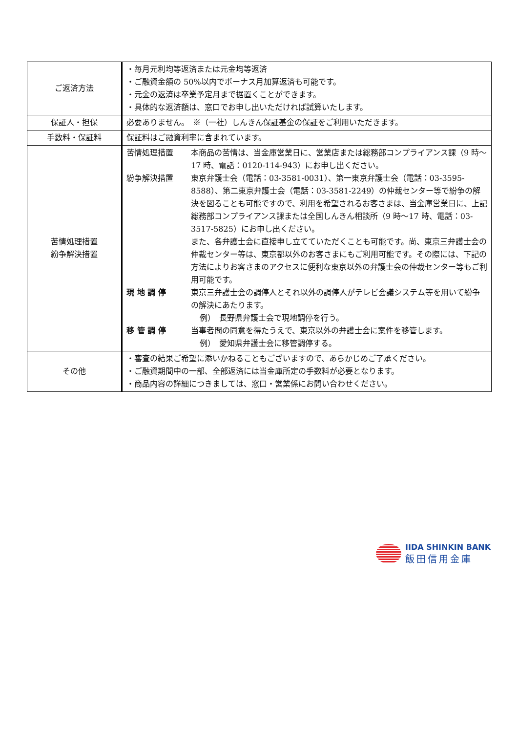| ご返済方法 | ・毎月元利均等返済または元金均等返済 ・ご融資金額の 50%以内でボーナス月加算返済も可能です。 ・元金の返済は卒業予定月まで据置くことができます。 ・具体的な返済額は、窓口でお申し出いただければ試算いたします。 |
| 保証人・担保 | 必要ありません。 ※（一社）しんきん保証基金の保証をご利用いただきます。 |
| 手数料・保証料 | 保証料はご融資利率に含まれています。 |
| 苦情処理措置 紛争解決措置 | 苦情処理措置 本商品の苦情は、当金庫営業日に、営業店または総務部コンプライアンス課（9 時～17 時、電話：0120-114-943）にお申し出ください。 紛争解決措置 東京弁護士会（電話：03-3581-0031）、第一東京弁護士会（電話：03-3595-8588）、第二東京弁護士会（電話：03-3581-2249）の仲裁センター等で紛争の解決を図ることも可能ですので、利用を希望されるお客さまは、当金庫営業日に、上記総務部コンプライアンス課または全国しんきん相談所（9 時～17 時、電話：03-3517-5825）にお申し出ください。 また、各弁護士会に直接申し立てていただくことも可能です。尚、東京三弁護士会の仲裁センター等は、東京都以外のお客さまにもご利用可能です。その際には、下記の方法によりお客さまのアクセスに便利な東京以外の弁護士会の仲裁センター等もご利用可能です。 現 地 調 停 東京三弁護士会の調停人とそれ以外の調停人がテレビ会議システム等を用いて紛争の解決にあたります。 例） 長野県弁護士会で現地調停を行う。 移 管 調 停 当事者間の同意を得たうえで、東京以外の弁護士会に案件を移管します。 例） 愛知県弁護士会に移管調停する。 |
| その他 | ・審査の結果ご希望に添いかねることもございますので、あらかじめご了承ください。 ・ご融資期間中の一部、全部返済には当金庫所定の手数料が必要となります。 ・商品内容の詳細につきましては、窓口・営業係にお問い合わせください。 |
IIDA SHINKIN BANK
飯田信用金庫